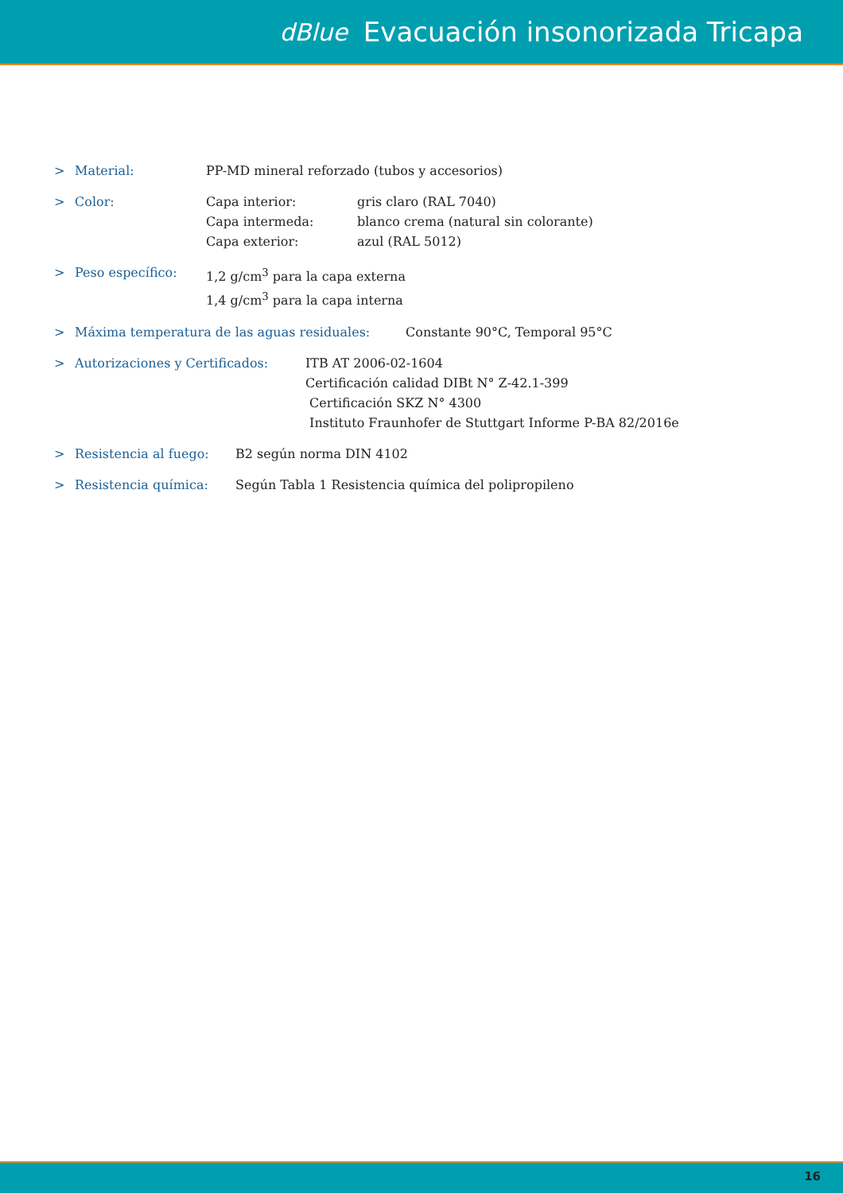dBlue Evacuación insonorizada Tricapa
> Material: PP-MD mineral reforzado (tubos y accesorios)
> Color: Capa interior:
Capa intermeda:
Capa exterior: gris claro (RAL 7040)
blanco crema (natural sin colorante)
azul (RAL 5012)
> Peso específico: 1,2 g/cm<sup>3</sup> para la capa externa
1,4 g/cm<sup>3</sup> para la capa interna
> Máxima temperatura de las aguas residuales: Constante 90°C, Temporal 95°C
> Autorizaciones y Certificados: ITB AT 2006-02-1604
Certificación calidad DIBt N° Z-42.1-399
Certificación SKZ N° 4300
Instituto Fraunhofer de Stuttgart Informe P-BA 82/2016e
> Resistencia al fuego: B2 según norma DIN 4102
> Resistencia química: Según Tabla 1 Resistencia química del polipropileno
16